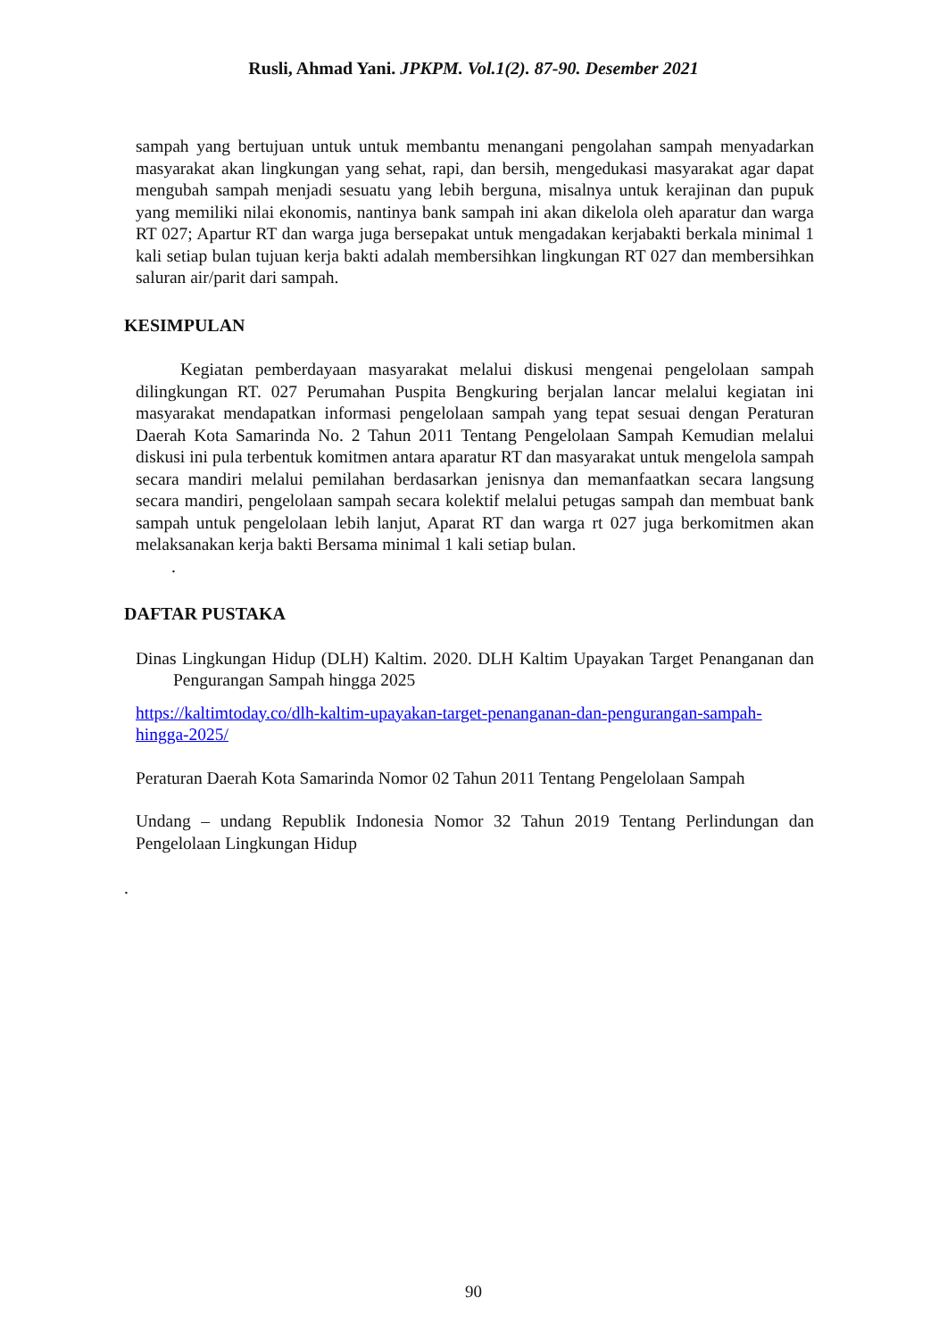Rusli, Ahmad Yani. JPKPM. Vol.1(2). 87-90. Desember 2021
sampah yang bertujuan untuk untuk membantu menangani pengolahan sampah menyadarkan masyarakat akan lingkungan yang sehat, rapi, dan bersih, mengedukasi masyarakat agar dapat mengubah sampah menjadi sesuatu yang lebih berguna, misalnya untuk kerajinan dan pupuk yang memiliki nilai ekonomis, nantinya bank sampah ini akan dikelola oleh aparatur dan warga RT 027; Apartur RT dan warga juga bersepakat untuk mengadakan kerjabakti berkala minimal 1 kali setiap bulan tujuan kerja bakti adalah membersihkan lingkungan RT 027 dan membersihkan saluran air/parit dari sampah.
KESIMPULAN
Kegiatan pemberdayaan masyarakat melalui diskusi mengenai pengelolaan sampah dilingkungan RT. 027 Perumahan Puspita Bengkuring berjalan lancar melalui kegiatan ini masyarakat mendapatkan informasi pengelolaan sampah yang tepat sesuai dengan Peraturan Daerah Kota Samarinda No. 2 Tahun 2011 Tentang Pengelolaan Sampah Kemudian melalui diskusi ini pula terbentuk komitmen antara aparatur RT dan masyarakat untuk mengelola sampah secara mandiri melalui pemilahan berdasarkan jenisnya dan memanfaatkan secara langsung secara mandiri, pengelolaan sampah secara kolektif melalui petugas sampah dan membuat bank sampah untuk pengelolaan lebih lanjut, Aparat RT dan warga rt 027 juga berkomitmen akan melaksanakan kerja bakti Bersama minimal 1 kali setiap bulan.
.
DAFTAR PUSTAKA
Dinas Lingkungan Hidup (DLH) Kaltim. 2020. DLH Kaltim Upayakan Target Penanganan dan Pengurangan Sampah hingga 2025
https://kaltimtoday.co/dlh-kaltim-upayakan-target-penanganan-dan-pengurangan-sampah-hingga-2025/
Peraturan Daerah Kota Samarinda Nomor 02 Tahun 2011 Tentang Pengelolaan Sampah
Undang – undang Republik Indonesia Nomor 32 Tahun 2019 Tentang Perlindungan dan Pengelolaan Lingkungan Hidup
.
90